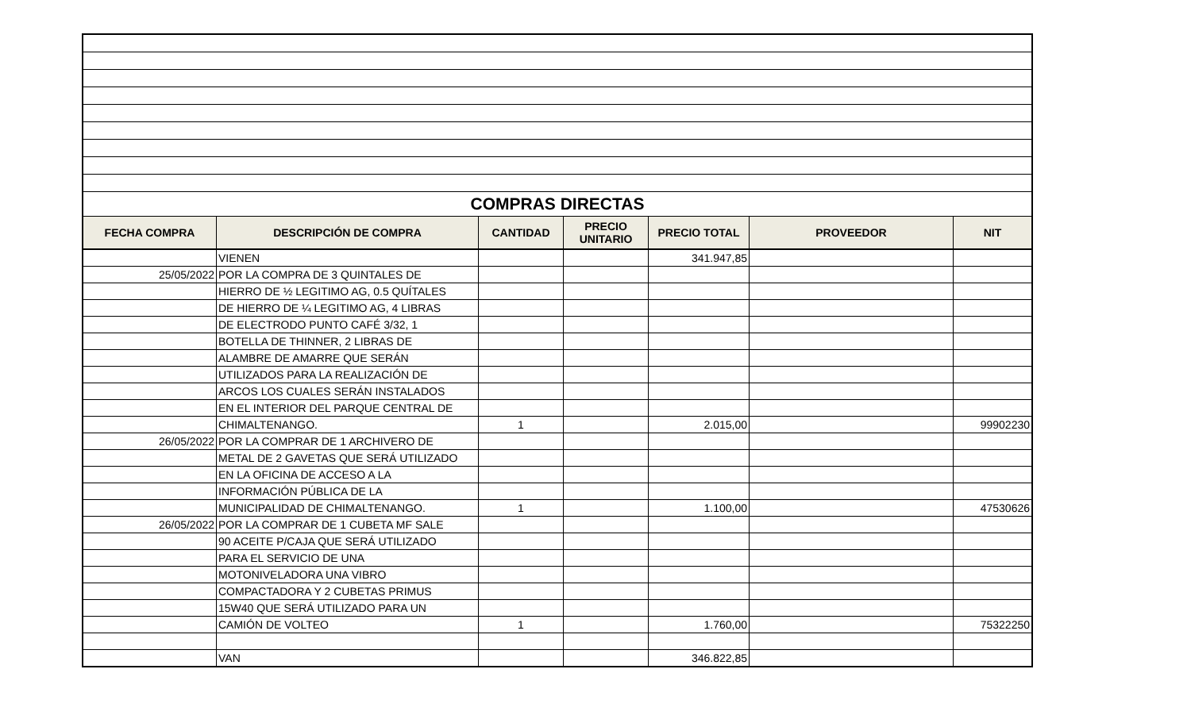| COMPRAS DIRECTAS | | | | | | |
| FECHA COMPRA | DESCRIPCIÓN DE COMPRA | CANTIDAD | PRECIO UNITARIO | PRECIO TOTAL | PROVEEDOR | NIT |
| | VIENEN | | | 341.947,85 | | |
| 25/05/2022 | POR LA COMPRA DE 3 QUINTALES DE | | | | | |
| | HIERRO DE ½ LEGITIMO AG, 0.5 QUÍTALES | | | | | |
| | DE HIERRO DE ¼ LEGITIMO AG, 4 LIBRAS | | | | | |
| | DE ELECTRODO PUNTO CAFÉ 3/32, 1 | | | | | |
| | BOTELLA DE THINNER, 2 LIBRAS DE | | | | | |
| | ALAMBRE DE AMARRE QUE SERÁN | | | | | |
| | UTILIZADOS PARA LA REALIZACIÓN DE | | | | | |
| | ARCOS LOS CUALES SERÁN INSTALADOS | | | | | |
| | EN EL INTERIOR DEL PARQUE CENTRAL DE | | | | | |
| | CHIMALTENANGO. | 1 | | 2.015,00 | | 99902230 |
| 26/05/2022 | POR LA COMPRAR DE 1 ARCHIVERO DE | | | | | |
| | METAL DE 2 GAVETAS QUE SERÁ UTILIZADO | | | | | |
| | EN LA OFICINA DE ACCESO A LA | | | | | |
| | INFORMACIÓN PÚBLICA DE LA | | | | | |
| | MUNICIPALIDAD DE CHIMALTENANGO. | 1 | | 1.100,00 | | 47530626 |
| 26/05/2022 | POR LA COMPRAR DE 1 CUBETA MF SALE | | | | | |
| | 90 ACEITE P/CAJA QUE SERÁ UTILIZADO | | | | | |
| | PARA EL SERVICIO DE UNA | | | | | |
| | MOTONIVELADORA UNA VIBRO | | | | | |
| | COMPACTADORA Y 2 CUBETAS PRIMUS | | | | | |
| | 15W40 QUE SERÁ UTILIZADO PARA UN | | | | | |
| | CAMIÓN DE VOLTEO | 1 | | 1.760,00 | | 75322250 |
| | VAN | | | 346.822,85 | | |